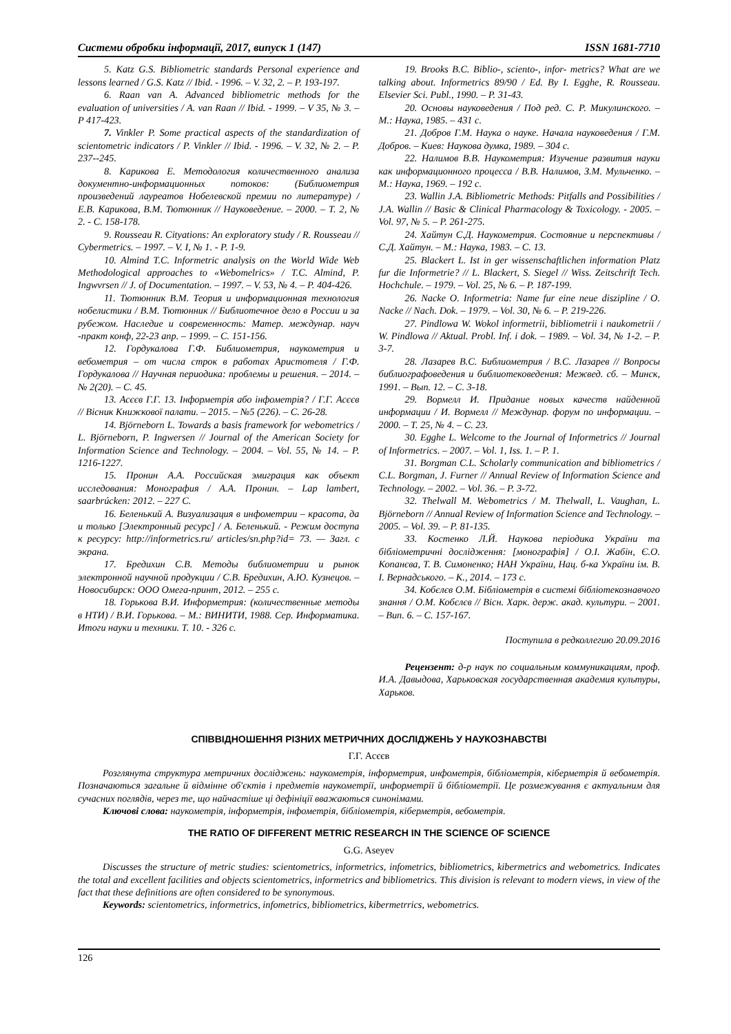Системи обробки інформації, 2017, випуск 1 (147) ISSN 1681-7710
5. Katz G.S. Bibliometric standards Personal experience and lessons learned / G.S. Katz // Ibid. - 1996. – V. 32, 2. – P. 193-197.
6. Raan van A. Advanced bibliometric methods for the evaluation of universities / A. van Raan // Ibid. - 1999. – V 35, № 3. – P 417-423.
7. Vinkler P. Some practical aspects of the standardization of scientometric indicators / P. Vinkler // Ibid. - 1996. – V. 32, № 2. – P. 237--245.
8. Карикова Е. Методология количественного анализа документно-информационных потоков: (Библиометрия произведений лауреатов Нобелевской премии по литературе) / Е.В. Карикова, В.М. Тютюнник // Науковедение. – 2000. – Т. 2, № 2. - С. 158-178.
9. Rousseau R. Cityations: An exploratory study / R. Rousseau // Cybermetrics. – 1997. – V. I, № 1. - P. 1-9.
10. Almind T.C. Informetric analysis on the World Wide Web Methodological approaches to «Webomelrics» / T.C. Almind, P. Ingwvrsen // J. of Documentation. – 1997. – V. 53, № 4. – P. 404-426.
11. Тютюнник В.М. Теория и информационная технология нобелистики / В.М. Тютюнник // Библиотечное дело в России и за рубежом. Наследие и современность: Матер. междунар. науч -практ конф, 22-23 апр. – 1999. – С. 151-156.
12. Гордукалова Г.Ф. Библиометрия, наукометрия и вебометрия – от числа строк в работах Аристотеля / Г.Ф. Гордукалова // Научная периодика: проблемы и решения. – 2014. – № 2(20). – С. 45.
13. Асєєв Г.Г. 13. Інформетрія або інфометрія? / Г.Г. Асєєв // Вісник Книжкової палати. – 2015. – №5 (226). – С. 26-28.
14. Björneborn L. Towards a basis framework for webometrics / L. Björneborn, P. Ingwersen // Journal of the American Society for Information Science and Technology. – 2004. – Vol. 55, № 14. – P. 1216-1227.
15. Пронин А.А. Российская эмиграция как объект исследования: Монография / А.А. Пронин. – Lap lambert, saarbrúcken: 2012. – 227 С.
16. Беленький А. Визуализация в инфометрии – красота, да и только [Электронный ресурс] / А. Беленький. - Режим доступа к ресурсу: http://informetrics.ru/ articles/sn.php?id= 73. — Загл. с экрана.
17. Бредихин С.В. Методы библиометрии и рынок электронной научной продукции / С.В. Бредихин, А.Ю. Кузнецов. – Новосибирск: ООО Омега-принт, 2012. – 255 с.
18. Горькова В.И. Информетрия: (количественные методы в НТИ) / В.И. Горькова. – М.: ВИНИТИ, 1988. Сер. Информатика. Итоги науки и техники. Т. 10. - 326 с.
19. Brooks B.C. Biblio-, sciento-, infor- metrics? What are we talking about. Informetrics 89/90 / Ed. By I. Egghe, R. Rousseau. Elsevier Sci. Publ., 1990. – P. 31-43.
20. Основы науковедения / Под ред. С. Р. Микулинского. – М.: Наука, 1985. – 431 с.
21. Добров Г.М. Наука о науке. Начала науковедения / Г.М. Добров. – Киев: Наукова думка, 1989. – 304 с.
22. Налимов В.В. Наукометрия: Изучение развития науки как информационного процесса / В.В. Налимов, З.М. Мульченко. – М.: Наука, 1969. – 192 с.
23. Wallin J.A. Bibliometric Methods: Pitfalls and Possibilities / J.A. Wallin // Basic & Clinical Pharmacology & Toxicology. - 2005. – Vol. 97, № 5. – P. 261-275.
24. Хайтун С.Д. Наукометрия. Состояние и перспективы / С.Д. Хайтун. – М.: Наука, 1983. – С. 13.
25. Blackert L. Ist in ger wissenschaftlichen information Platz fur die Informetrie? // L. Blackert, S. Siegel // Wiss. Zeitschrift Tech. Hochchule. – 1979. – Vol. 25, № 6. – P. 187-199.
26. Nacke O. Informetria: Name fur eine neue diszipline / O. Nacke // Nach. Dok. – 1979. – Vol. 30, № 6. – P. 219-226.
27. Pindlowa W. Wokol informetrii, bibliometrii i naukometrii / W. Pindlowa // Aktual. Probl. Inf. i dok. – 1989. – Vol. 34, № 1-2. – P. 3-7.
28. Лазарев В.С. Библиометрия / В.С. Лазарев // Вопросы библиографоведения и библиотековедения: Межвед. сб. – Минск, 1991. – Вып. 12. – С. 3-18.
29. Вормелл И. Придание новых качеств найденной информации / И. Вормелл // Междунар. форум по информации. – 2000. – Т. 25, № 4. – С. 23.
30. Egghe L. Welcome to the Journal of Informetrics // Journal of Informetrics. – 2007. – Vol. 1, Iss. 1. – P. 1.
31. Borgman C.L. Scholarly communication and bibliometrics / C.L. Borgman, J. Furner // Annual Review of Information Science and Technology. – 2002. – Vol. 36. – P. 3-72.
32. Thelwall M. Webometrics / M. Thelwall, L. Vaughan, L. Björneborn // Annual Review of Information Science and Technology. – 2005. – Vol. 39. – P. 81-135.
33. Костенко Л.Й. Наукова періодика України та бібліометричні дослідження: [монографія] / О.І. Жабін, Є.О. Копанєва, Т. В. Симоненко; НАН України, Нац. б-ка України ім. В. І. Вернадського. – К., 2014. – 173 с.
34. Кобєлєв О.М. Бібліометрія в системі бібліотекознавчого знання / О.М. Кобєлєв // Вісн. Харк. держ. акад. культури. – 2001. – Вип. 6. – С. 157-167.
Поступила в редколлегию 20.09.2016
Рецензент: д-р наук по социальным коммуникациям, проф. И.А. Давыдова, Харьковская государственная академия культуры, Харьков.
СПІВВІДНОШЕННЯ РІЗНИХ МЕТРИЧНИХ ДОСЛІДЖЕНЬ У НАУКОЗНАВСТВІ
Г.Г. Асєєв
Розглянута структура метричних досліджень: наукометрія, інформетрия, инфометрія, бібліометрія, кіберметрія й вебометрія. Позначаються загальне й відмінне об'єктів і предметів наукометрії, информетрії й бібліометрії. Це розмежування є актуальним для сучасних поглядів, через те, що найчастіше ці дефініції вважаються синонімами.
Ключові слова: наукометрія, інформетрія, інфометрія, бібліометрія, кіберметрія, вебометрія.
THE RATIO OF DIFFERENT METRIC RESEARCH IN THE SCIENCE OF SCIENCE
G.G. Aseyev
Discusses the structure of metric studies: scientometrics, informetrics, infometrics, bibliometrics, kibermetrics and webometrics. Indicates the total and excellent facilities and objects scientometrics, informetrics and bibliometrics. This division is relevant to modern views, in view of the fact that these definitions are often considered to be synonymous.
Keywords: scientometrics, informetrics, infometrics, bibliometrics, kibermetrrics, webometrics.
126